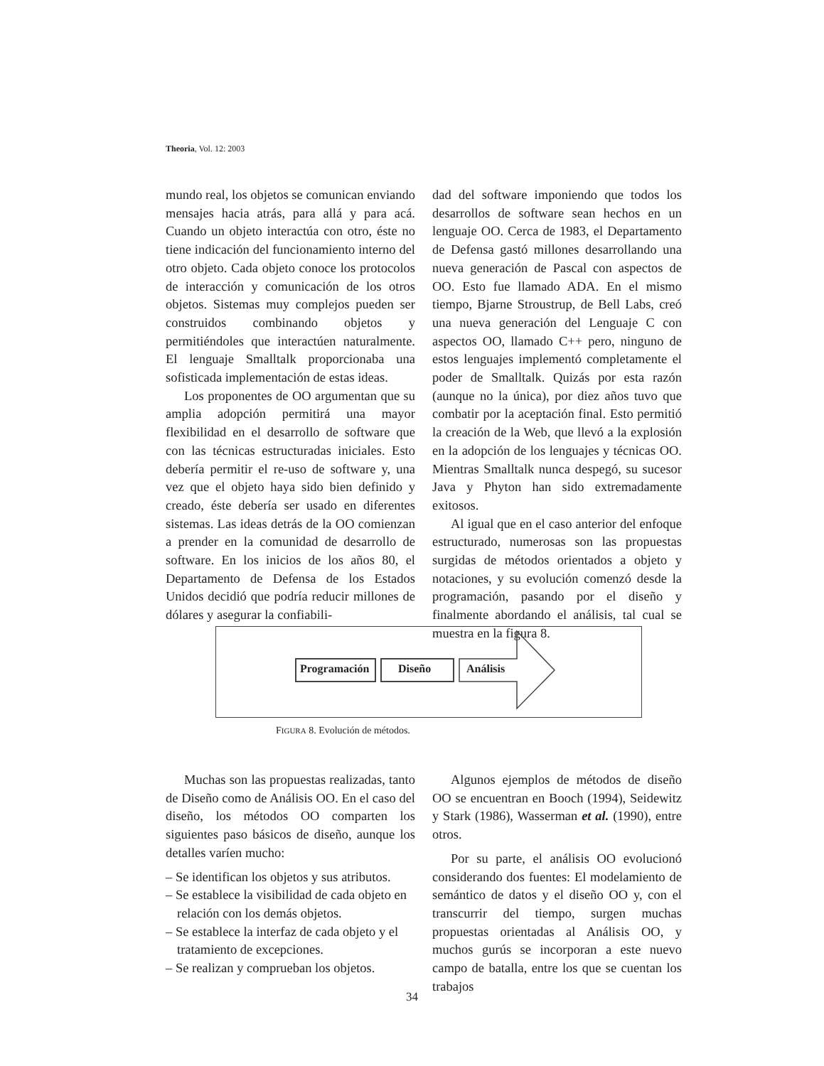Theoria, Vol. 12: 2003
mundo real, los objetos se comunican enviando mensajes hacia atrás, para allá y para acá. Cuando un objeto interactúa con otro, éste no tiene indicación del funcionamiento interno del otro objeto. Cada objeto conoce los protocolos de interacción y comunicación de los otros objetos. Sistemas muy complejos pueden ser construidos combinando objetos y permitiéndoles que interactúen naturalmente. El lenguaje Smalltalk proporcionaba una sofisticada implementación de estas ideas.
Los proponentes de OO argumentan que su amplia adopción permitirá una mayor flexibilidad en el desarrollo de software que con las técnicas estructuradas iniciales. Esto debería permitir el re-uso de software y, una vez que el objeto haya sido bien definido y creado, éste debería ser usado en diferentes sistemas. Las ideas detrás de la OO comienzan a prender en la comunidad de desarrollo de software. En los inicios de los años 80, el Departamento de Defensa de los Estados Unidos decidió que podría reducir millones de dólares y asegurar la confiabili-
dad del software imponiendo que todos los desarrollos de software sean hechos en un lenguaje OO. Cerca de 1983, el Departamento de Defensa gastó millones desarrollando una nueva generación de Pascal con aspectos de OO. Esto fue llamado ADA. En el mismo tiempo, Bjarne Stroustrup, de Bell Labs, creó una nueva generación del Lenguaje C con aspectos OO, llamado C++ pero, ninguno de estos lenguajes implementó completamente el poder de Smalltalk. Quizás por esta razón (aunque no la única), por diez años tuvo que combatir por la aceptación final. Esto permitió la creación de la Web, que llevó a la explosión en la adopción de los lenguajes y técnicas OO. Mientras Smalltalk nunca despegó, su sucesor Java y Phyton han sido extremadamente exitosos.
Al igual que en el caso anterior del enfoque estructurado, numerosas son las propuestas surgidas de métodos orientados a objeto y notaciones, y su evolución comenzó desde la programación, pasando por el diseño y finalmente abordando el análisis, tal cual se muestra en la figura 8.
Programación Diseño Análisis
FIGURA 8. Evolución de métodos.
Muchas son las propuestas realizadas, tanto de Diseño como de Análisis OO. En el caso del diseño, los métodos OO comparten los siguientes paso básicos de diseño, aunque los detalles varíen mucho:
– Se identifican los objetos y sus atributos.
– Se establece la visibilidad de cada objeto en relación con los demás objetos.
– Se establece la interfaz de cada objeto y el tratamiento de excepciones.
– Se realizan y comprueban los objetos.
Algunos ejemplos de métodos de diseño OO se encuentran en Booch (1994), Seidewitz y Stark (1986), Wasserman et al. (1990), entre otros.
Por su parte, el análisis OO evolucionó considerando dos fuentes: El modelamiento de semántico de datos y el diseño OO y, con el transcurrir del tiempo, surgen muchas propuestas orientadas al Análisis OO, y muchos gurús se incorporan a este nuevo campo de batalla, entre los que se cuentan los trabajos
34